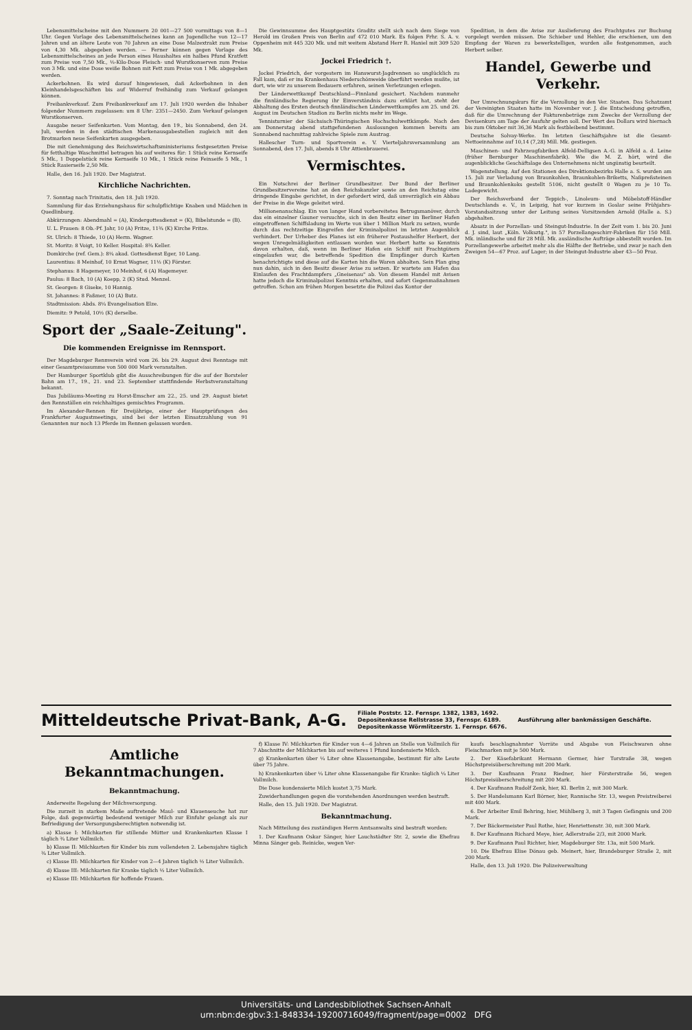Lebensmittelscheine mit den Nummern 20 001—27 500 vormittags von 8—1 Uhr. Gegen Vorlage des Lebensmittelscheines kann an Jugendliche von 12—17 Jahren und an ältere Leute von 70 Jahren an eine Dose Malzextrakt zum Preise von 4,30 Mk. abgegeben werden. — Ferner können gegen Vorlage des Lebensmittelscheines an jede Person eines Haushaltes ein halbes Pfund Kratfett zum Preise von 7,50 Mk., ½-Kilo-Dose Fleisch- und Wurstkonserven zum Preise von 3 Mk. und eine Dose weiße Bohnen mit Fett zum Preise von 1 Mk. abgegeben werden.
Ackerbohnen. Es wird darauf hingewiesen, daß Ackerbohnen in den Kleinhandelsgeschäften bis auf Widerruf freihändig zum Verkauf gelangen können.
Freibankverkauf. Zum Freibankverkauf am 17. Juli 1920 werden die Inhaber folgender Nummern zugelassen: um 8 Uhr: 2351—2450. Zum Verkauf gelangen Wurstkonserven.
Ausgabe neuer Seifenkarten. Vom Montag, den 19., bis Sonnabend, den 24. Juli, werden in den städtischen Markenausgabestellen zugleich mit den Brotmarken neue Seifenkarten ausgegeben.
Die mit Genehmigung des Reichswirtschaftsministeriums festgesetzten Preise für fetthaltige Waschmittel betragen bis auf weiteres für: 1 Stück reine Kernseife 5 Mk., 1 Doppelstück reine Kernseife 10 Mk., 1 Stück reine Feinseife 5 Mk., 1 Stück Rasierseife 2,50 Mk.
Halle, den 16. Juli 1920. Der Magistrat.
Kirchliche Nachrichten.
7. Sonntag nach Trinitatis, den 18. Juli 1920.
Sammlung für das Erziehungshaus für schulpflichtige Knaben und Mädchen in Quedlinburg.
Abkürzungen: Abendmahl = (A), Kindergottesdienst = (K), Bibelstunde = (B).
U. L. Frauen: 8 Ob.-Pf. Jahr, 10 (A) Fritze, 11¾ (K) Kirche Fritze.
St. Ulrich: 8 Thiede, 10 (A) Herm. Wagner.
St. Moritz: 8 Voigt, 10 Keller. Hospital: 8¾ Keller.
Domkirche (ref. Gem.): 8¼ akad. Gottesdienst Eger, 10 Lang.
Laurentius: 8 Meinhof, 10 Ernst Wagner, 11½ (K) Förster.
Stephanus: 8 Hagemeyer, 10 Meinhof, 6 (A) Hagemeyer.
Paulus: 8 Bach, 10 (A) Koepp, 2 (K) Stud. Menzel.
St. Georgen: 8 Giseke, 10 Hannig.
St. Johannes: 8 Faßmer, 10 (A) Butz.
Stadtmission: Abds. 8¼ Evangelisation Elze.
Diemitz: 9 Petold, 10½ (K) derselbe.
Sport der „Saale-Zeitung".
Die kommenden Ereignisse im Rennsport.
Der Magdeburger Rennverein wird vom 26. bis 29. August drei Renntage mit einer Gesamtpreissumme von 500 000 Mark veranstalten.
Der Hamburger Sportklub gibt die Ausschreibungen für die auf der Borsteler Bahn am 17., 19., 21. und 23. September stattfindende Herbstveranstaltung bekannt.
Das Jubiläums-Meeting zu Horst-Emscher am 22., 25. und 29. August bietet den Rennställen ein reichhaltiges gemischtes Programm.
Im Alexander-Rennen für Dreijährige, einer der Hauptprüfungen des Frankfurter Augustmeetings, sind bei der letzten Einsatzzahlung von 91 Genannten nur noch 13 Pferde im Rennen gelassen worden.
Die Gewinnsumme des Hauptgestüts Graditz stellt sich nach dem Siege von Herold im Großen Preis von Berlin auf 472 010 Mark. Es folgen Frhr. S. A. v. Oppenheim mit 445 320 Mk. und mit weitem Abstand Herr R. Haniel mit 309 520 Mk.
Jockei Friedrich †.
Jockei Friedrich, der vorgestern im Hanswurst-Jagdrennen so unglücklich zu Fall kam, daß er ins Krankenhaus Niederschönweide überführt werden mußte, ist dort, wie wir zu unserem Bedauern erfahren, seinen Verletzungen erlegen.
Der Länderwettkampf Deutschland—Finnland gesichert. Nachdem nunmehr die finnländische Regierung ihr Einverständnis dazu erklärt hat, steht der Abhaltung des Ersten deutsch-finnländischen Länderwettkampfes am 25. und 26. August im Deutschen Stadion zu Berlin nichts mehr im Wege.
Tennisturnier der Sächsisch-Thüringischen Hochschulwettkämpfe. Nach den am Donnerstag abend stattgefundenen Auslosungen kommen bereits am Sonnabend nachmittag zahlreiche Spiele zum Austrag.
Hallescher Turn- und Sportverein e. V. Vierteljahrsversammlung am Sonnabend, den 17. Juli, abends 8 Uhr Attienbrauerei.
Vermischtes.
Ein Notschrei der Berliner Grundbesitzer. Der Bund der Berliner Grundbesitzervereine hat an den Reichskanzler sowie an den Reichstag eine dringende Eingabe gerichtet, in der gefordert wird, daß unverzüglich ein Abbau der Preise in die Wege geleitet wird.
Millionenanschlag. Ein von langer Hand vorbereitetes Betrugsmanöver, durch das ein einzelner Gauner versuchte, sich in den Besitz einer im Berliner Hafen eingetroffenen Schiffsladung im Werte von über 1 Million Mark zu setzen, wurde durch das rechtzeitige Eingreifen der Kriminalpolizei im letzten Augenblick verhindert. Der Urheber des Planes ist ein früherer Postaushelfer Herbert, der wegen Unregelmäßigkeiten entlassen worden war. Herbert hatte so Kenntnis davon erhalten, daß, wenn im Berliner Hafen ein Schiff mit Frachtgütern eingelaufen war, die betreffende Spedition die Empfänger durch Karten benachrichtigte und diese auf die Karten hin die Waren abholten. Sein Plan ging nun dahin, sich in den Besitz dieser Avise zu setzen. Er wartete am Hafen das Einlaufen des Frachtdampfers „Gneisenau" ab. Von diesem Handel mit Avisen hatte jedoch die Kriminalpolizei Kenntnis erhalten, und sofort Gegenmaßnahmen getroffen. Schon am frühen Morgen besetzte die Polizei das Kontor der
Spedition, in dem die Avise zur Auslieferung des Frachtgutes zur Buchung vorgelegt werden müssen. Die Schieber und Hehler, die erschienen, um den Empfang der Waren zu bewerkstelligen, wurden alle festgenommen, auch Herbert selber.
Handel, Gewerbe und Verkehr.
Der Umrechnungskurs für die Verzollung in den Ver. Staaten. Das Schatzamt der Vereinigten Staaten hatte im November vor. J. die Entscheidung getroffen, daß für die Umrechnung der Fakturenbeträge zum Zwecke der Verzollung der Devisenkurs am Tage der Ausfuhr gelten soll. Der Wert des Dollars wird hiernach bis zum Oktober mit 36,36 Mark als festbleibend bestimmt.
Deutsche Solvay-Werke. Im letzten Geschäftsjahre ist die Gesamt-Nettoeinnahme auf 10,14 (7,28) Mill. Mk. gestiegen.
Maschinen- und Fahrzeugfabriken Alfeld-Delligsen A.-G. in Alfeld a. d. Leine (früher Bernburger Maschinenfabrik). Wie die M. Z. hört, wird die augenblickliche Geschäftslage des Unternehmens nicht ungünstig beurteilt.
Wagenstellung. Auf den Stationen des Direktionsbezirks Halle a. S. wurden am 15. Juli zur Verladung von Braunkohlen, Braunkohlen-Briketts, Naßpreßsteinen und Braunkohlenkoks gestellt 5106, nicht gestellt 0 Wagen zu je 10 To. Ladegewicht.
Der Reichsverband der Teppich-, Linoleum- und Möbelstoff-Händler Deutschlands e. V., in Leipzig, hat vor kurzem in Goslar seine Frühjahrs-Vorstandssitzung unter der Leitung seines Vorsitzenden Arnold (Halle a. S.) abgehalten.
Absatz in der Porzellan- und Steingut-Industrie. In der Zeit vom 1. bis 20. Juni d. J. sind, laut „Köln. Volksztg.", in 57 Porzellangeschirr-Fabriken für 150 Mill. Mk. inländische und für 28 Mill. Mk. ausländische Aufträge abbestellt worden. Im Porzellangewerbe arbeitet mehr als die Hälfte der Betriebe, und zwar je nach den Zweigen 54—67 Proz. auf Lager; in der Steingut-Industrie aber 43—50 Proz.
Mitteldeutsche Privat-Bank, A-G. Filiale Poststr. 12. Fernspr. 1382, 1383, 1692.
Depositenkasse Rellstrasse 33, Fernspr. 6189.
Depositenkasse Wörmlitzerstr. 1. Fernspr. 6676. Ausführung aller bankmässigen Geschäfte.
Amtliche Bekanntmachungen.
Bekanntmachung.
Anderweite Regelung der Milchversorgung.
Die zurzeit in starkem Maße auftretende Maul- und Klauenseuche hat zur Folge, daß gegenwärtig bedeutend weniger Milch zur Einfuhr gelangt als zur Befriedigung der Versorgungsberechtigten notwendig ist.
a) Klasse I: Milchkarten für stillende Mütter und Krankenkarten Klasse I täglich ¾ Liter Vollmilch.
b) Klasse II: Milchkarten für Kinder bis zum vollendeten 2. Lebensjahre täglich ¾ Liter Vollmilch.
c) Klasse III: Milchkarten für Kinder von 2—4 Jahren täglich ½ Liter Vollmilch.
d) Klasse III: Milchkarten für Kranke täglich ½ Liter Vollmilch.
e) Klasse III: Milchkarten für hoffende Frauen.
f) Klasse IV: Milchkarten für Kinder von 4—6 Jahren an Stelle von Vollmilch für 7 Abschnitte der Milchkarten bis auf weiteres 1 Pfund kondensierte Milch.
g) Krankenkarten über ¼ Liter ohne Klassenangabe, bestimmt für alte Leute über 75 Jahre.
h) Krankenkarten über ¼ Liter ohne Klassenangabe für Kranke: täglich ¼ Liter Vollmilch.
Die Dose kondensierte Milch kostet 3,75 Mark.
Zuwiderhandlungen gegen die vorstehenden Anordnungen werden bestraft.
Halle, den 15. Juli 1920. Der Magistrat.
Bekanntmachung.
Nach Mitteilung des zuständigen Herrn Amtsanwalts sind bestraft worden:
1. Der Kaufmann Oskar Sänger, hier Lauchstädter Str. 2, sowie die Ehefrau Minna Sänger geb. Reinicke, wegen Ver-
kaufs beschlagnahmter Vorräte und Abgabe von Fleischwaren ohne Fleischmarken mit je 500 Mark.
2. Der Käsefabrikant Hermann Germer, hier Torstraße 38, wegen Höchstpreisüberschreitung mit 200 Mark.
3. Der Kaufmann Franz Riedner, hier Försterstraße 56, wegen Höchstpreisüberschreitung mit 200 Mark.
4. Der Kaufmann Rudolf Zenk, hier, Kl. Berlin 2, mit 300 Mark.
5. Der Handelsmann Karl Börner, hier, Rannische Str. 13, wegen Preistreiberei mit 400 Mark.
6. Der Arbeiter Emil Behring, hier, Mühlberg 3, mit 3 Tagen Gefängnis und 200 Mark.
7. Der Bäckermeister Paul Rothe, hier, Henriettenstr. 30, mit 300 Mark.
8. Der Kaufmann Richard Meye, hier, Adlerstraße 2/3, mit 2000 Mark.
9. Der Kaufmann Paul Richter, hier, Magdeburger Str. 13a, mit 500 Mark.
10. Die Ehefrau Elise Dönau geb. Meinert, hier, Brandeburger Straße 2, mit 200 Mark.
Halle, den 13. Juli 1920. Die Polizeiverwaltung
Universitäts- und Landesbibliothek Sachsen-Anhalt
urn:nbn:de:gbv:3:1-848334-19200716049/fragment/page=0002 DFG